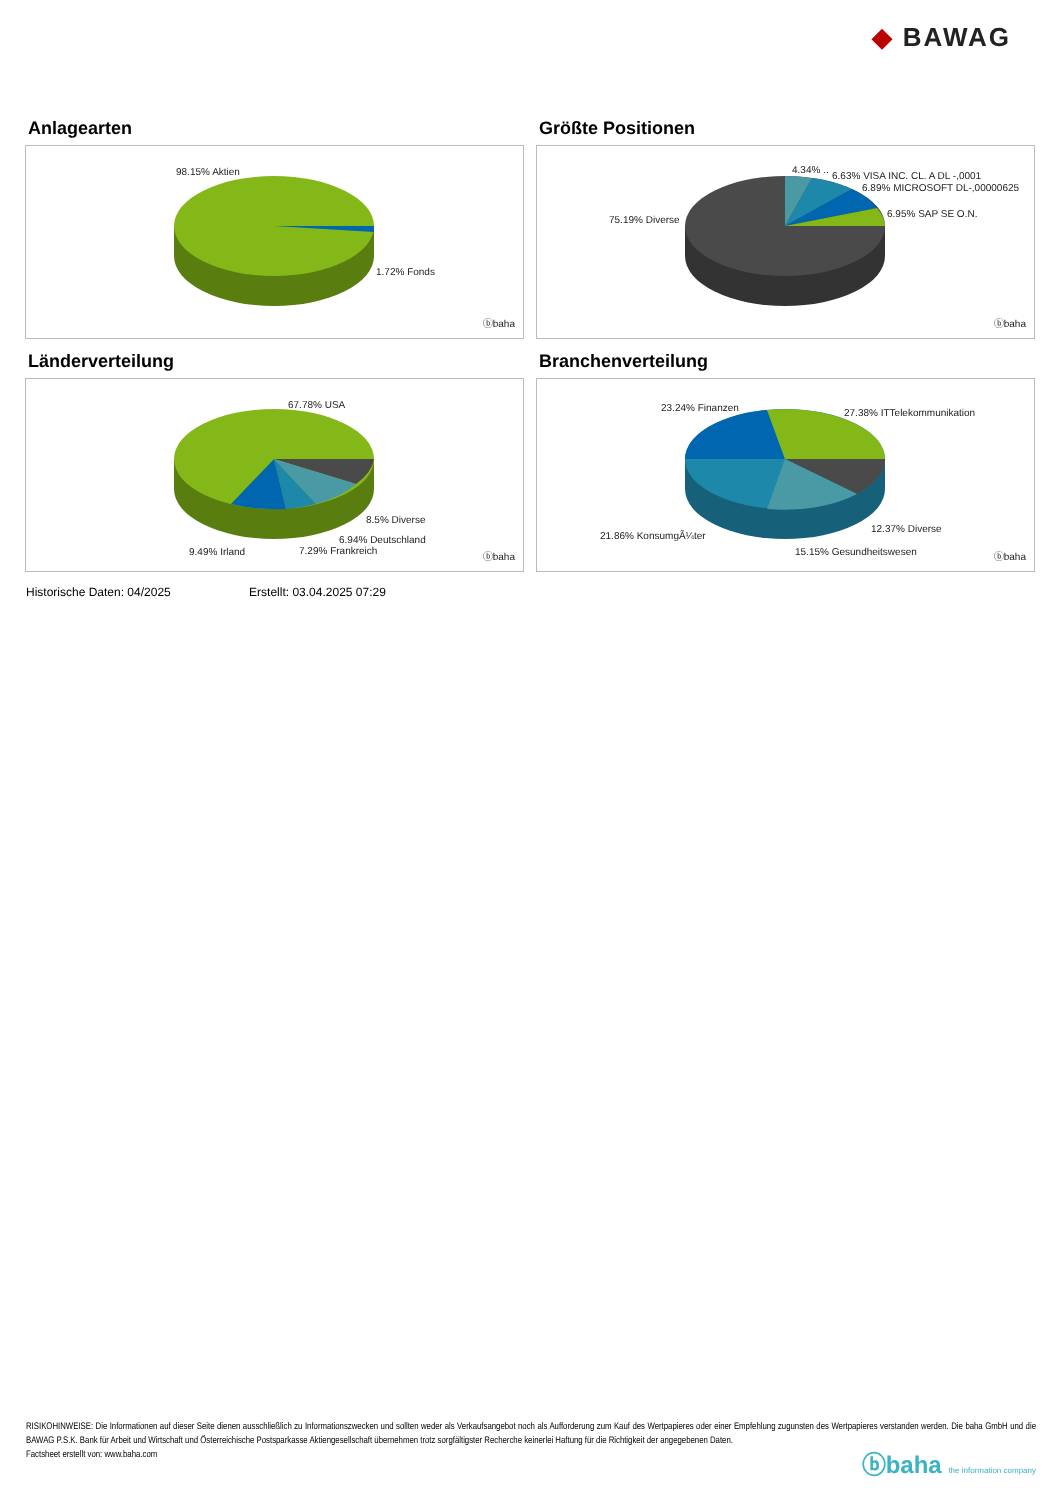◆ BAWAG
Anlagearten
98.15% Aktien
1.72% Fonds
ⓑbaha
Größte Positionen
4.34% ..
6.63% VISA INC. CL. A DL -,0001
6.89% MICROSOFT DL-,00000625
6.95% SAP SE O.N.
75.19% Diverse
ⓑbaha
Länderverteilung
67.78% USA
8.5% Diverse
6.94% Deutschland
9.49% Irland 7.29% Frankreich
ⓑbaha
Branchenverteilung
23.24% Finanzen 27.38% ITTelekommunikation
12.37% Diverse
21.86% KonsumgÃ¼ter
15.15% Gesundheitswesen ⓑbaha
Historische Daten: 04/2025 Erstellt: 03.04.2025 07:29
RISIKOHINWEISE: Die Informationen auf dieser Seite dienen ausschließlich zu Informationszwecken und sollten weder als Verkaufsangebot noch als Aufforderung zum Kauf des Wertpapieres oder einer Empfehlung zugunsten des Wertpapieres verstanden werden. Die baha GmbH und die BAWAG P.S.K. Bank für Arbeit und Wirtschaft und Österreichische Postsparkasse Aktiengesellschaft übernehmen trotz sorgfältigster Recherche keinerlei Haftung für die Richtigkeit der angegebenen Daten.
Factsheet erstellt von: www.baha.com
ⓑbaha the information company